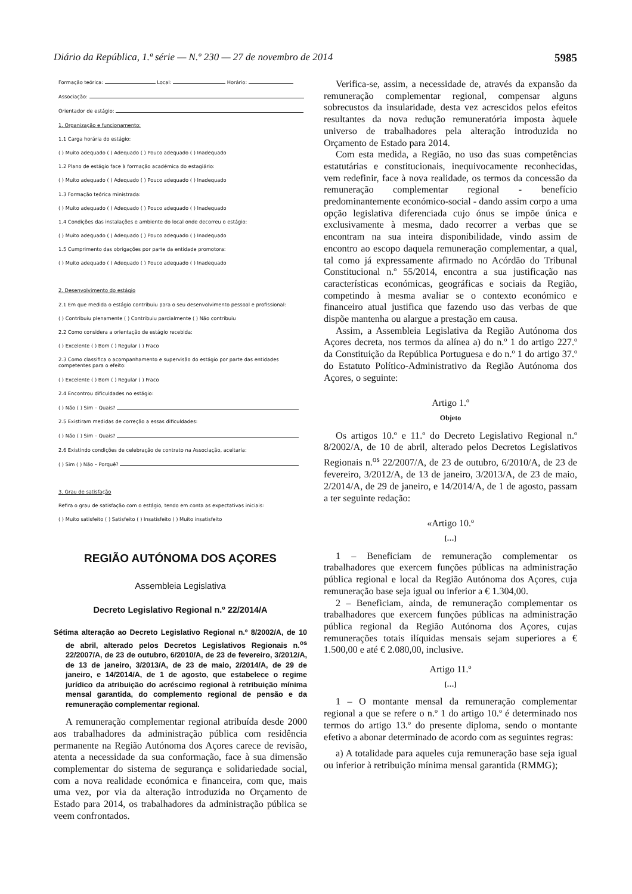Diário da República, 1.ª série — N.º 230 — 27 de novembro de 2014 5985
Formação teórica: Local: Horário:
Associação:
Orientador de estágio:
1. Organização e funcionamento:
1.1 Carga horária do estágio:
( ) Muito adequado ( ) Adequado ( ) Pouco adequado ( ) Inadequado
1.2 Plano de estágio face à formação académica do estagiário:
( ) Muito adequado ( ) Adequado ( ) Pouco adequado ( ) Inadequado
1.3 Formação teórica ministrada:
( ) Muito adequado ( ) Adequado ( ) Pouco adequado ( ) Inadequado
1.4 Condições das instalações e ambiente do local onde decorreu o estágio:
( ) Muito adequado ( ) Adequado ( ) Pouco adequado ( ) Inadequado
1.5 Cumprimento das obrigações por parte da entidade promotora:
( ) Muito adequado ( ) Adequado ( ) Pouco adequado ( ) Inadequado
2. Desenvolvimento do estágio
2.1 Em que medida o estágio contribuiu para o seu desenvolvimento pessoal e profissional:
( ) Contribuiu plenamente ( ) Contribuiu parcialmente ( ) Não contribuiu
2.2 Como considera a orientação de estágio recebida:
( ) Excelente ( ) Bom ( ) Regular ( ) Fraco
2.3 Como classifica o acompanhamento e supervisão do estágio por parte das entidades competentes para o efeito:
( ) Excelente ( ) Bom ( ) Regular ( ) Fraco
2.4 Encontrou dificuldades no estágio:
( ) Não ( ) Sim – Quais?
2.5 Existiram medidas de correção a essas dificuldades:
( ) Não ( ) Sim – Quais?
2.6 Existindo condições de celebração de contrato na Associação, aceitaria:
( ) Sim ( ) Não – Porquê?
3. Grau de satisfação
Refira o grau de satisfação com o estágio, tendo em conta as expectativas iniciais:
( ) Muito satisfeito ( ) Satisfeito ( ) Insatisfeito ( ) Muito insatisfeito
REGIÃO AUTÓNOMA DOS AÇORES
Assembleia Legislativa
Decreto Legislativo Regional n.º 22/2014/A
Sétima alteração ao Decreto Legislativo Regional n.º 8/2002/A, de 10 de abril, alterado pelos Decretos Legislativos Regionais n.<sup>os</sup> 22/2007/A, de 23 de outubro, 6/2010/A, de 23 de fevereiro, 3/2012/A, de 13 de janeiro, 3/2013/A, de 23 de maio, 2/2014/A, de 29 de janeiro, e 14/2014/A, de 1 de agosto, que estabelece o regime jurídico da atribuição do acréscimo regional à retribuição mínima mensal garantida, do complemento regional de pensão e da remuneração complementar regional.
A remuneração complementar regional atribuída desde 2000 aos trabalhadores da administração pública com residência permanente na Região Autónoma dos Açores carece de revisão, atenta a necessidade da sua conformação, face à sua dimensão complementar do sistema de segurança e solidariedade social, com a nova realidade económica e financeira, com que, mais uma vez, por via da alteração introduzida no Orçamento de Estado para 2014, os trabalhadores da administração pública se veem confrontados.
Verifica-se, assim, a necessidade de, através da expansão da remuneração complementar regional, compensar alguns sobrecustos da insularidade, desta vez acrescidos pelos efeitos resultantes da nova redução remuneratória imposta àquele universo de trabalhadores pela alteração introduzida no Orçamento de Estado para 2014.
Com esta medida, a Região, no uso das suas competências estatutárias e constitucionais, inequivocamente reconhecidas, vem redefinir, face à nova realidade, os termos da concessão da remuneração complementar regional - benefício predominantemente económico-social - dando assim corpo a uma opção legislativa diferenciada cujo ónus se impõe única e exclusivamente à mesma, dado recorrer a verbas que se encontram na sua inteira disponibilidade, vindo assim de encontro ao escopo daquela remuneração complementar, a qual, tal como já expressamente afirmado no Acórdão do Tribunal Constitucional n.º 55/2014, encontra a sua justificação nas características económicas, geográficas e sociais da Região, competindo à mesma avaliar se o contexto económico e financeiro atual justifica que fazendo uso das verbas de que dispõe mantenha ou alargue a prestação em causa.
Assim, a Assembleia Legislativa da Região Autónoma dos Açores decreta, nos termos da alínea a) do n.º 1 do artigo 227.º da Constituição da República Portuguesa e do n.º 1 do artigo 37.º do Estatuto Político-Administrativo da Região Autónoma dos Açores, o seguinte:
Artigo 1.º
Objeto
Os artigos 10.º e 11.º do Decreto Legislativo Regional n.º 8/2002/A, de 10 de abril, alterado pelos Decretos Legislativos Regionais n.<sup>os</sup> 22/2007/A, de 23 de outubro, 6/2010/A, de 23 de fevereiro, 3/2012/A, de 13 de janeiro, 3/2013/A, de 23 de maio, 2/2014/A, de 29 de janeiro, e 14/2014/A, de 1 de agosto, passam a ter seguinte redação:
«Artigo 10.º
[…]
1 – Beneficiam de remuneração complementar os trabalhadores que exercem funções públicas na administração pública regional e local da Região Autónoma dos Açores, cuja remuneração base seja igual ou inferior a € 1.304,00.
2 – Beneficiam, ainda, de remuneração complementar os trabalhadores que exercem funções públicas na administração pública regional da Região Autónoma dos Açores, cujas remunerações totais ilíquidas mensais sejam superiores a € 1.500,00 e até € 2.080,00, inclusive.
Artigo 11.º
[…]
1 – O montante mensal da remuneração complementar regional a que se refere o n.º 1 do artigo 10.º é determinado nos termos do artigo 13.º do presente diploma, sendo o montante efetivo a abonar determinado de acordo com as seguintes regras:
a) A totalidade para aqueles cuja remuneração base seja igual ou inferior à retribuição mínima mensal garantida (RMMG);